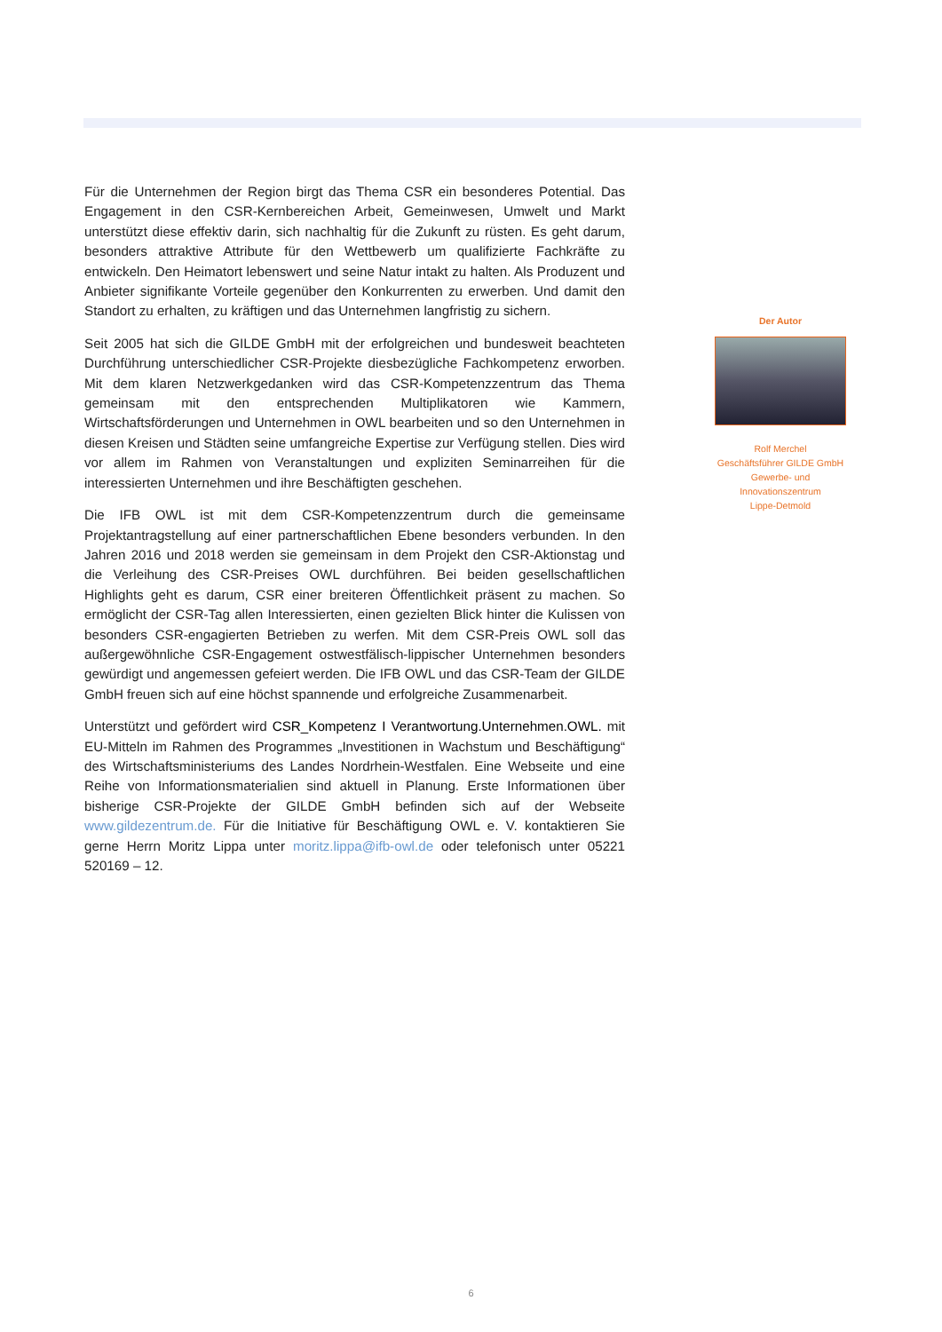Für die Unternehmen der Region birgt das Thema CSR ein besonderes Potential. Das Engagement in den CSR-Kernbereichen Arbeit, Gemeinwesen, Umwelt und Markt unterstützt diese effektiv darin, sich nachhaltig für die Zukunft zu rüsten. Es geht darum, besonders attraktive Attribute für den Wettbewerb um qualifizierte Fachkräfte zu entwickeln. Den Heimatort lebenswert und seine Natur intakt zu halten. Als Produzent und Anbieter signifikante Vorteile gegenüber den Konkurrenten zu erwerben. Und damit den Standort zu erhalten, zu kräftigen und das Unternehmen langfristig zu sichern.
Seit 2005 hat sich die GILDE GmbH mit der erfolgreichen und bundesweit beachteten Durchführung unterschiedlicher CSR-Projekte diesbezügliche Fachkompetenz erworben. Mit dem klaren Netzwerkgedanken wird das CSR-Kompetenzzentrum das Thema gemeinsam mit den entsprechenden Multiplikatoren wie Kammern, Wirtschaftsförderungen und Unternehmen in OWL bearbeiten und so den Unternehmen in diesen Kreisen und Städten seine umfangreiche Expertise zur Verfügung stellen. Dies wird vor allem im Rahmen von Veranstaltungen und expliziten Seminarreihen für die interessierten Unternehmen und ihre Beschäftigten geschehen.
Die IFB OWL ist mit dem CSR-Kompetenzzentrum durch die gemeinsame Projektantragstellung auf einer partnerschaftlichen Ebene besonders verbunden. In den Jahren 2016 und 2018 werden sie gemeinsam in dem Projekt den CSR-Aktionstag und die Verleihung des CSR-Preises OWL durchführen. Bei beiden gesellschaftlichen Highlights geht es darum, CSR einer breiteren Öffentlichkeit präsent zu machen. So ermöglicht der CSR-Tag allen Interessierten, einen gezielten Blick hinter die Kulissen von besonders CSR-engagierten Betrieben zu werfen. Mit dem CSR-Preis OWL soll das außergewöhnliche CSR-Engagement ostwestfälisch-lippischer Unternehmen besonders gewürdigt und angemessen gefeiert werden. Die IFB OWL und das CSR-Team der GILDE GmbH freuen sich auf eine höchst spannende und erfolgreiche Zusammenarbeit.
Unterstützt und gefördert wird CSR_Kompetenz I Verantwortung.Unternehmen.OWL. mit EU-Mitteln im Rahmen des Programmes „Investitionen in Wachstum und Beschäftigung“ des Wirtschaftsministeriums des Landes Nordrhein-Westfalen. Eine Webseite und eine Reihe von Informationsmaterialien sind aktuell in Planung. Erste Informationen über bisherige CSR-Projekte der GILDE GmbH befinden sich auf der Webseite www.gildezentrum.de. Für die Initiative für Beschäftigung OWL e. V. kontaktieren Sie gerne Herrn Moritz Lippa unter moritz.lippa@ifb-owl.de oder telefonisch unter 05221 520169 – 12.
Der Autor
Rolf Merchel
Geschäftsführer GILDE GmbH Gewerbe- und Innovationszentrum
Lippe-Detmold
6